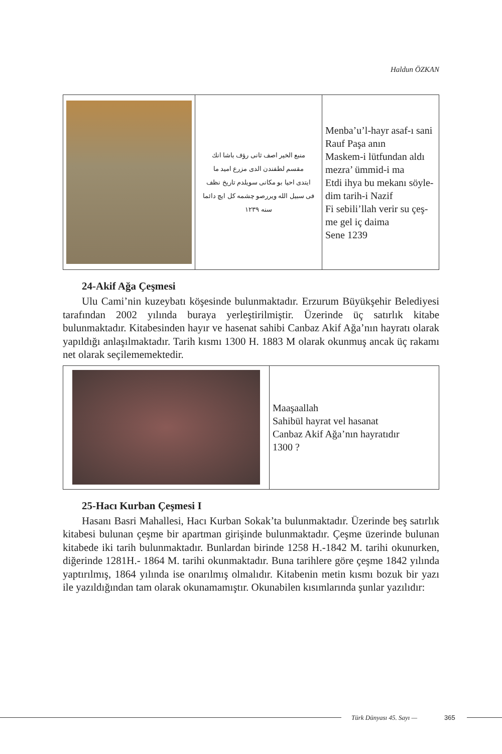Haldun ÖZKAN
| | منبع الخير اصف ثانی رؤف باشا انك مقسم لطفندن الدی مزرع امید ما ایتدی احیا بو مکانی سویلدم تاریخ نظف فی سبیل الله ویررصو چشمه کل ایچ دائما سنه ۱۲۳۹ | Menba’u’l-hayr asaf-ı sani Rauf Paşa anın Maskem-i lütfundan aldı mezra’ ümmid-i ma Etdi ihya bu mekanı söyle- dim tarih-i Nazif Fi sebili’llah verir su çeş- me gel iç daima Sene 1239 |
24-Akif Ağa Çeşmesi
Ulu Cami’nin kuzeybatı köşesinde bulunmaktadır. Erzurum Büyükşehir Belediyesi tarafından 2002 yılında buraya yerleştirilmiştir. Üzerinde üç satırlık kitabe bulunmaktadır. Kitabesinden hayır ve hasenat sahibi Canbaz Akif Ağa’nın hayratı olarak yapıldığı anlaşılmaktadır. Tarih kısmı 1300 H. 1883 M olarak okunmuş ancak üç rakamı net olarak seçilememektedir.
| | Maaşaallah Sahibül hayrat vel hasanat Canbaz Akif Ağa’nın hayratıdır 1300 ? |
25-Hacı Kurban Çeşmesi I
Hasanı Basri Mahallesi, Hacı Kurban Sokak’ta bulunmaktadır. Üzerinde beş satırlık kitabesi bulunan çeşme bir apartman girişinde bulunmaktadır. Çeşme üzerinde bulunan kitabede iki tarih bulunmaktadır. Bunlardan birinde 1258 H.-1842 M. tarihi okunurken, diğerinde 1281H.- 1864 M. tarihi okunmaktadır. Buna tarihlere göre çeşme 1842 yılında yaptırılmış, 1864 yılında ise onarılmış olmalıdır. Kitabenin metin kısmı bozuk bir yazı ile yazıldığından tam olarak okunamamıştır. Okunabilen kısımlarında şunlar yazılıdır:
Türk Dünyası 45. Sayı — 365